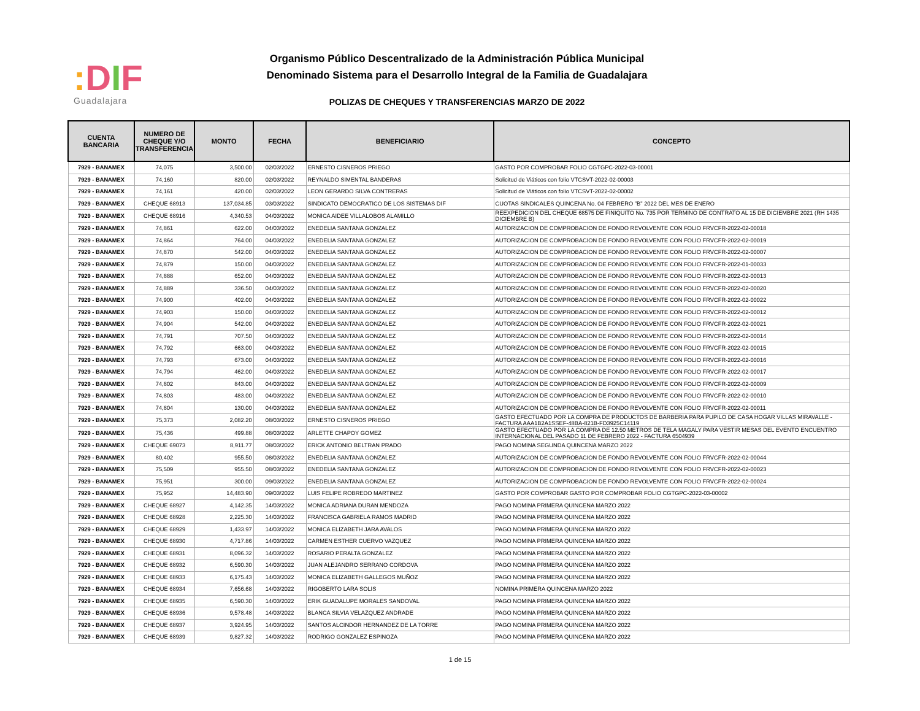: DIF
Guadalajara
Organismo Público Descentralizado de la Administración Pública Municipal
Denominado Sistema para el Desarrollo Integral de la Familia de Guadalajara
POLIZAS DE CHEQUES Y TRANSFERENCIAS MARZO DE 2022
| CUENTA BANCARIA | NUMERO DE CHEQUE Y/O TRANSFERENCIA | MONTO | FECHA | BENEFICIARIO | CONCEPTO |
| --- | --- | --- | --- | --- | --- |
| 7929 - BANAMEX | 74,075 | 3,500.00 | 02/03/2022 | ERNESTO CISNEROS PRIEGO | GASTO POR COMPROBAR FOLIO CGTGPC-2022-03-00001 |
| 7929 - BANAMEX | 74,160 | 820.00 | 02/03/2022 | REYNALDO SIMENTAL BANDERAS | Solicitud de Viáticos con folio VTCSVT-2022-02-00003 |
| 7929 - BANAMEX | 74,161 | 420.00 | 02/03/2022 | LEON GERARDO SILVA CONTRERAS | Solicitud de Viáticos con folio VTCSVT-2022-02-00002 |
| 7929 - BANAMEX | CHEQUE 68913 | 137,034.85 | 03/03/2022 | SINDICATO DEMOCRATICO DE LOS SISTEMAS DIF | CUOTAS SINDICALES QUINCENA No. 04 FEBRERO "B" 2022 DEL MES DE ENERO |
| 7929 - BANAMEX | CHEQUE 68916 | 4,340.53 | 04/03/2022 | MONICA AIDEE VILLALOBOS ALAMILLO | REEXPEDICION DEL CHEQUE 68575 DE FINIQUITO No. 735 POR TERMINO DE CONTRATO AL 15 DE DICIEMBRE 2021 (RH 1435 DICIEMBRE B) |
| 7929 - BANAMEX | 74,861 | 622.00 | 04/03/2022 | ENEDELIA SANTANA GONZALEZ | AUTORIZACION DE COMPROBACION DE FONDO REVOLVENTE CON FOLIO FRVCFR-2022-02-00018 |
| 7929 - BANAMEX | 74,864 | 764.00 | 04/03/2022 | ENEDELIA SANTANA GONZALEZ | AUTORIZACION DE COMPROBACION DE FONDO REVOLVENTE CON FOLIO FRVCFR-2022-02-00019 |
| 7929 - BANAMEX | 74,870 | 542.00 | 04/03/2022 | ENEDELIA SANTANA GONZALEZ | AUTORIZACION DE COMPROBACION DE FONDO REVOLVENTE CON FOLIO FRVCFR-2022-02-00007 |
| 7929 - BANAMEX | 74,879 | 150.00 | 04/03/2022 | ENEDELIA SANTANA GONZALEZ | AUTORIZACION DE COMPROBACION DE FONDO REVOLVENTE CON FOLIO FRVCFR-2022-01-00033 |
| 7929 - BANAMEX | 74,888 | 652.00 | 04/03/2022 | ENEDELIA SANTANA GONZALEZ | AUTORIZACION DE COMPROBACION DE FONDO REVOLVENTE CON FOLIO FRVCFR-2022-02-00013 |
| 7929 - BANAMEX | 74,889 | 336.50 | 04/03/2022 | ENEDELIA SANTANA GONZALEZ | AUTORIZACION DE COMPROBACION DE FONDO REVOLVENTE CON FOLIO FRVCFR-2022-02-00020 |
| 7929 - BANAMEX | 74,900 | 402.00 | 04/03/2022 | ENEDELIA SANTANA GONZALEZ | AUTORIZACION DE COMPROBACION DE FONDO REVOLVENTE CON FOLIO FRVCFR-2022-02-00022 |
| 7929 - BANAMEX | 74,903 | 150.00 | 04/03/2022 | ENEDELIA SANTANA GONZALEZ | AUTORIZACION DE COMPROBACION DE FONDO REVOLVENTE CON FOLIO FRVCFR-2022-02-00012 |
| 7929 - BANAMEX | 74,904 | 542.00 | 04/03/2022 | ENEDELIA SANTANA GONZALEZ | AUTORIZACION DE COMPROBACION DE FONDO REVOLVENTE CON FOLIO FRVCFR-2022-02-00021 |
| 7929 - BANAMEX | 74,791 | 707.50 | 04/03/2022 | ENEDELIA SANTANA GONZALEZ | AUTORIZACION DE COMPROBACION DE FONDO REVOLVENTE CON FOLIO FRVCFR-2022-02-00014 |
| 7929 - BANAMEX | 74,792 | 663.00 | 04/03/2022 | ENEDELIA SANTANA GONZALEZ | AUTORIZACION DE COMPROBACION DE FONDO REVOLVENTE CON FOLIO FRVCFR-2022-02-00015 |
| 7929 - BANAMEX | 74,793 | 673.00 | 04/03/2022 | ENEDELIA SANTANA GONZALEZ | AUTORIZACION DE COMPROBACION DE FONDO REVOLVENTE CON FOLIO FRVCFR-2022-02-00016 |
| 7929 - BANAMEX | 74,794 | 462.00 | 04/03/2022 | ENEDELIA SANTANA GONZALEZ | AUTORIZACION DE COMPROBACION DE FONDO REVOLVENTE CON FOLIO FRVCFR-2022-02-00017 |
| 7929 - BANAMEX | 74,802 | 843.00 | 04/03/2022 | ENEDELIA SANTANA GONZALEZ | AUTORIZACION DE COMPROBACION DE FONDO REVOLVENTE CON FOLIO FRVCFR-2022-02-00009 |
| 7929 - BANAMEX | 74,803 | 483.00 | 04/03/2022 | ENEDELIA SANTANA GONZALEZ | AUTORIZACION DE COMPROBACION DE FONDO REVOLVENTE CON FOLIO FRVCFR-2022-02-00010 |
| 7929 - BANAMEX | 74,804 | 130.00 | 04/03/2022 | ENEDELIA SANTANA GONZALEZ | AUTORIZACION DE COMPROBACION DE FONDO REVOLVENTE CON FOLIO FRVCFR-2022-02-00011 |
| 7929 - BANAMEX | 75,373 | 2,082.20 | 08/03/2022 | ERNESTO CISNEROS PRIEGO | GASTO EFECTUADO POR LA COMPRA DE PRODUCTOS DE BARBERIA PARA PUPILO DE CASA HOGAR VILLAS MIRAVALLE - FACTURA AAA1B2A1SSEF-48BA-821B-FD3925C14119 |
| 7929 - BANAMEX | 75,436 | 499.88 | 08/03/2022 | ARLETTE CHAPOY GOMEZ | GASTO EFECTUADO POR LA COMPRA DE 12.50 METROS DE TELA MAGALY PARA VESTIR MESAS DEL EVENTO ENCUENTRO INTERNACIONAL DEL PASADO 11 DE FEBRERO 2022 - FACTURA 6504939 |
| 7929 - BANAMEX | CHEQUE 69073 | 8,911.77 | 08/03/2022 | ERICK ANTONIO BELTRAN PRADO | PAGO NOMINA SEGUNDA QUINCENA MARZO 2022 |
| 7929 - BANAMEX | 80,402 | 955.50 | 08/03/2022 | ENEDELIA SANTANA GONZALEZ | AUTORIZACION DE COMPROBACION DE FONDO REVOLVENTE CON FOLIO FRVCFR-2022-02-00044 |
| 7929 - BANAMEX | 75,509 | 955.50 | 08/03/2022 | ENEDELIA SANTANA GONZALEZ | AUTORIZACION DE COMPROBACION DE FONDO REVOLVENTE CON FOLIO FRVCFR-2022-02-00023 |
| 7929 - BANAMEX | 75,951 | 300.00 | 09/03/2022 | ENEDELIA SANTANA GONZALEZ | AUTORIZACION DE COMPROBACION DE FONDO REVOLVENTE CON FOLIO FRVCFR-2022-02-00024 |
| 7929 - BANAMEX | 75,952 | 14,483.90 | 09/03/2022 | LUIS FELIPE ROBREDO MARTINEZ | GASTO POR COMPROBAR GASTO POR COMPROBAR FOLIO CGTGPC-2022-03-00002 |
| 7929 - BANAMEX | CHEQUE 68927 | 4,142.35 | 14/03/2022 | MONICA ADRIANA DURAN MENDOZA | PAGO NOMINA PRIMERA QUINCENA MARZO 2022 |
| 7929 - BANAMEX | CHEQUE 68928 | 2,225.30 | 14/03/2022 | FRANCISCA GABRIELA RAMOS MADRID | PAGO NOMINA PRIMERA QUINCENA MARZO 2022 |
| 7929 - BANAMEX | CHEQUE 68929 | 1,433.97 | 14/03/2022 | MONICA ELIZABETH JARA AVALOS | PAGO NOMINA PRIMERA QUINCENA MARZO 2022 |
| 7929 - BANAMEX | CHEQUE 68930 | 4,717.86 | 14/03/2022 | CARMEN ESTHER CUERVO VAZQUEZ | PAGO NOMINA PRIMERA QUINCENA MARZO 2022 |
| 7929 - BANAMEX | CHEQUE 68931 | 8,096.32 | 14/03/2022 | ROSARIO PERALTA GONZALEZ | PAGO NOMINA PRIMERA QUINCENA MARZO 2022 |
| 7929 - BANAMEX | CHEQUE 68932 | 6,590.30 | 14/03/2022 | JUAN ALEJANDRO SERRANO CORDOVA | PAGO NOMINA PRIMERA QUINCENA MARZO 2022 |
| 7929 - BANAMEX | CHEQUE 68933 | 6,175.43 | 14/03/2022 | MONICA ELIZABETH GALLEGOS MUÑOZ | PAGO NOMINA PRIMERA QUINCENA MARZO 2022 |
| 7929 - BANAMEX | CHEQUE 68934 | 7,656.68 | 14/03/2022 | RIGOBERTO LARA SOLIS | NOMINA PRIMERA QUINCENA MARZO 2022 |
| 7929 - BANAMEX | CHEQUE 68935 | 6,590.30 | 14/03/2022 | ERIK GUADALUPE MORALES SANDOVAL | PAGO NOMINA PRIMERA QUINCENA MARZO 2022 |
| 7929 - BANAMEX | CHEQUE 68936 | 9,578.48 | 14/03/2022 | BLANCA SILVIA VELAZQUEZ ANDRADE | PAGO NOMINA PRIMERA QUINCENA MARZO 2022 |
| 7929 - BANAMEX | CHEQUE 68937 | 3,924.95 | 14/03/2022 | SANTOS ALCINDOR HERNANDEZ DE LA TORRE | PAGO NOMINA PRIMERA QUINCENA MARZO 2022 |
| 7929 - BANAMEX | CHEQUE 68939 | 9,827.32 | 14/03/2022 | RODRIGO GONZALEZ ESPINOZA | PAGO NOMINA PRIMERA QUINCENA MARZO 2022 |
1 de 15